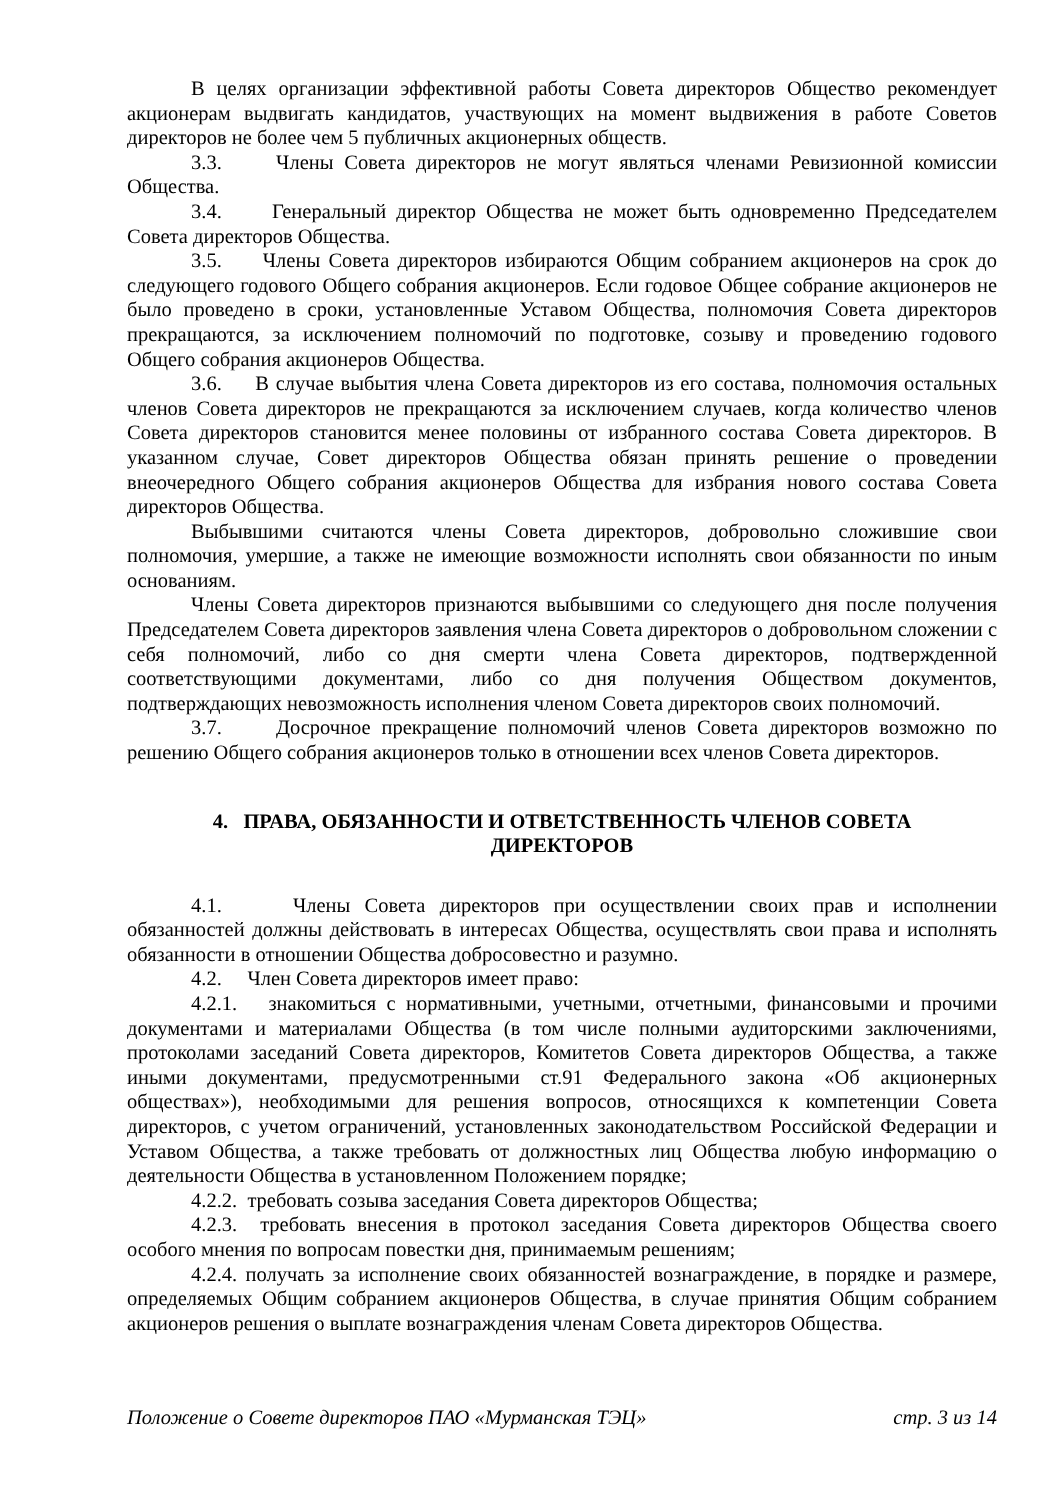В целях организации эффективной работы Совета директоров Общество рекомендует акционерам выдвигать кандидатов, участвующих на момент выдвижения в работе Советов директоров не более чем 5 публичных акционерных обществ.
3.3. Члены Совета директоров не могут являться членами Ревизионной комиссии Общества.
3.4. Генеральный директор Общества не может быть одновременно Председателем Совета директоров Общества.
3.5. Члены Совета директоров избираются Общим собранием акционеров на срок до следующего годового Общего собрания акционеров. Если годовое Общее собрание акционеров не было проведено в сроки, установленные Уставом Общества, полномочия Совета директоров прекращаются, за исключением полномочий по подготовке, созыву и проведению годового Общего собрания акционеров Общества.
3.6. В случае выбытия члена Совета директоров из его состава, полномочия остальных членов Совета директоров не прекращаются за исключением случаев, когда количество членов Совета директоров становится менее половины от избранного состава Совета директоров. В указанном случае, Совет директоров Общества обязан принять решение о проведении внеочередного Общего собрания акционеров Общества для избрания нового состава Совета директоров Общества.
Выбывшими считаются члены Совета директоров, добровольно сложившие свои полномочия, умершие, а также не имеющие возможности исполнять свои обязанности по иным основаниям.
Члены Совета директоров признаются выбывшими со следующего дня после получения Председателем Совета директоров заявления члена Совета директоров о добровольном сложении с себя полномочий, либо со дня смерти члена Совета директоров, подтвержденной соответствующими документами, либо со дня получения Обществом документов, подтверждающих невозможность исполнения членом Совета директоров своих полномочий.
3.7. Досрочное прекращение полномочий членов Совета директоров возможно по решению Общего собрания акционеров только в отношении всех членов Совета директоров.
4. ПРАВА, ОБЯЗАННОСТИ И ОТВЕТСТВЕННОСТЬ ЧЛЕНОВ СОВЕТА ДИРЕКТОРОВ
4.1. Члены Совета директоров при осуществлении своих прав и исполнении обязанностей должны действовать в интересах Общества, осуществлять свои права и исполнять обязанности в отношении Общества добросовестно и разумно.
4.2. Член Совета директоров имеет право:
4.2.1. знакомиться с нормативными, учетными, отчетными, финансовыми и прочими документами и материалами Общества (в том числе полными аудиторскими заключениями, протоколами заседаний Совета директоров, Комитетов Совета директоров Общества, а также иными документами, предусмотренными ст.91 Федерального закона «Об акционерных обществах»), необходимыми для решения вопросов, относящихся к компетенции Совета директоров, с учетом ограничений, установленных законодательством Российской Федерации и Уставом Общества, а также требовать от должностных лиц Общества любую информацию о деятельности Общества в установленном Положением порядке;
4.2.2. требовать созыва заседания Совета директоров Общества;
4.2.3. требовать внесения в протокол заседания Совета директоров Общества своего особого мнения по вопросам повестки дня, принимаемым решениям;
4.2.4. получать за исполнение своих обязанностей вознаграждение, в порядке и размере, определяемых Общим собранием акционеров Общества, в случае принятия Общим собранием акционеров решения о выплате вознаграждения членам Совета директоров Общества.
Положение о Совете директоров ПАО «Мурманская ТЭЦ» стр. 3 из 14